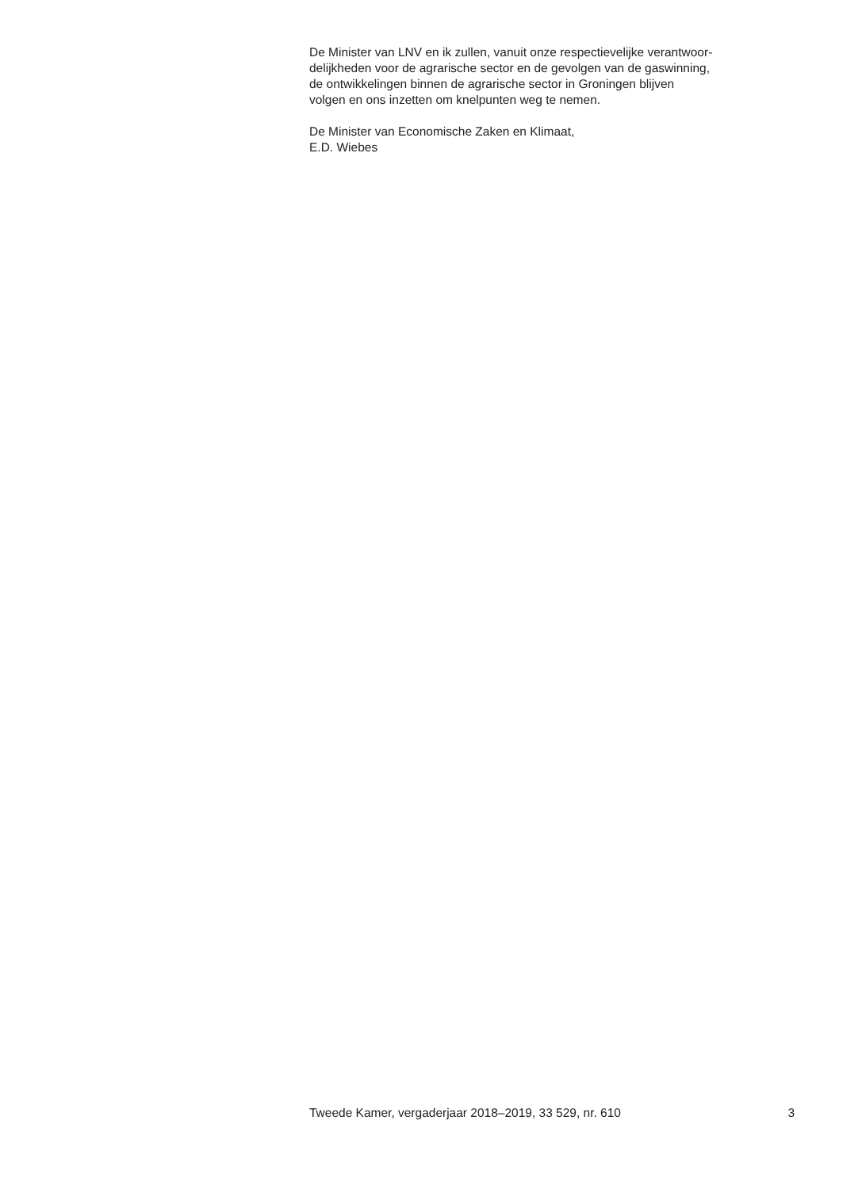De Minister van LNV en ik zullen, vanuit onze respectievelijke verantwoor-
delijkheden voor de agrarische sector en de gevolgen van de gaswinning,
de ontwikkelingen binnen de agrarische sector in Groningen blijven
volgen en ons inzetten om knelpunten weg te nemen.
De Minister van Economische Zaken en Klimaat,
E.D. Wiebes
Tweede Kamer, vergaderjaar 2018–2019, 33 529, nr. 610 3